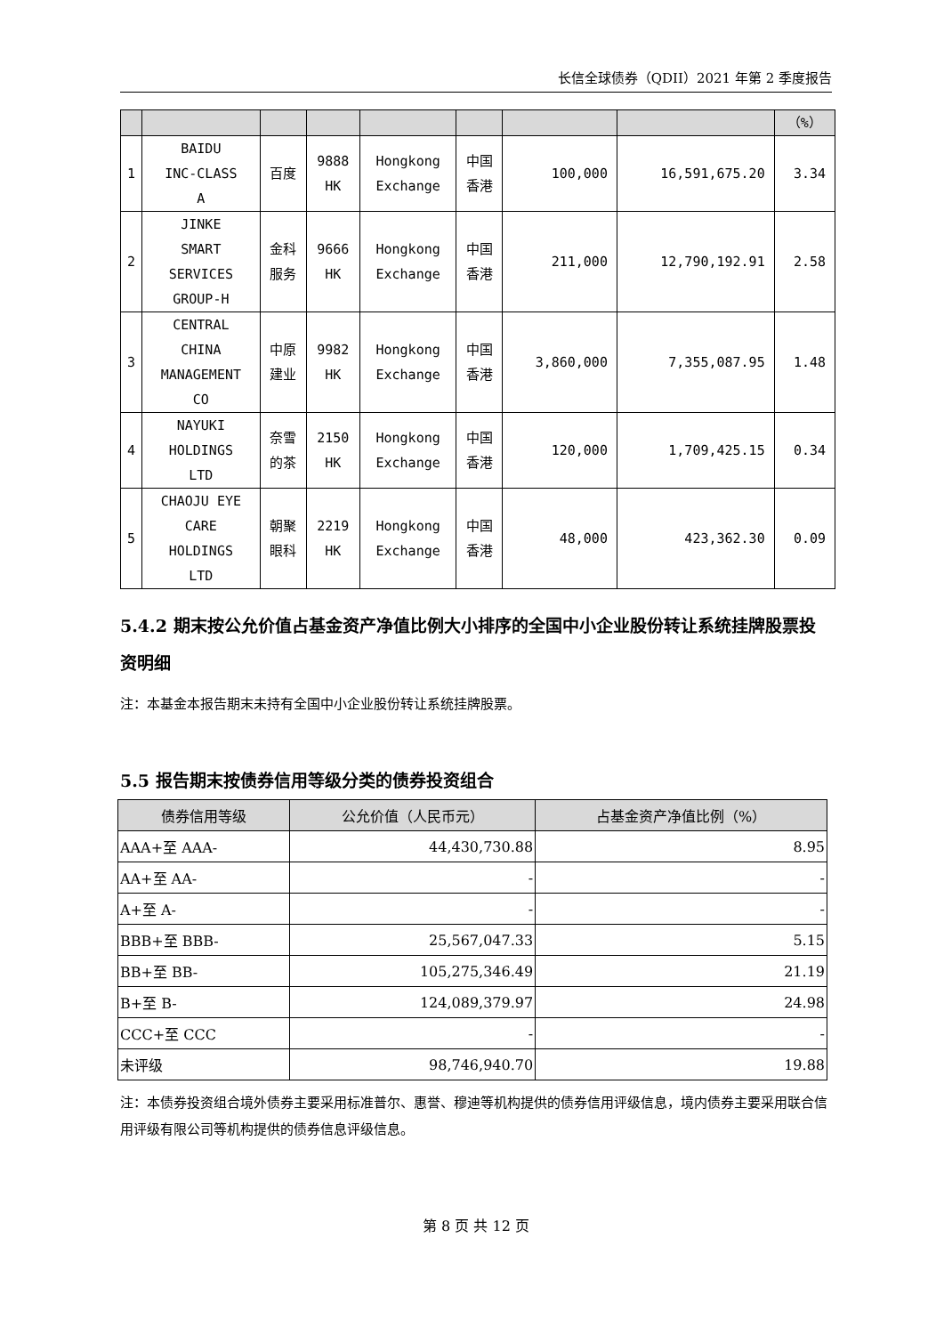长信全球债券（QDII）2021 年第 2 季度报告
| | | | | | | | | （%） |
| 1 | BAIDU INC-CLASS A | 百度 | 9888 HK | Hongkong Exchange | 中国 香港 | 100,000 | 16,591,675.20 | 3.34 |
| 2 | JINKE SMART SERVICES GROUP-H | 金科 服务 | 9666 HK | Hongkong Exchange | 中国 香港 | 211,000 | 12,790,192.91 | 2.58 |
| 3 | CENTRAL CHINA MANAGEMENT CO | 中原 建业 | 9982 HK | Hongkong Exchange | 中国 香港 | 3,860,000 | 7,355,087.95 | 1.48 |
| 4 | NAYUKI HOLDINGS LTD | 奈雪 的茶 | 2150 HK | Hongkong Exchange | 中国 香港 | 120,000 | 1,709,425.15 | 0.34 |
| 5 | CHAOJU EYE CARE HOLDINGS LTD | 朝聚 眼科 | 2219 HK | Hongkong Exchange | 中国 香港 | 48,000 | 423,362.30 | 0.09 |
5.4.2 期末按公允价值占基金资产净值比例大小排序的全国中小企业股份转让系统挂牌股票投资明细
注：本基金本报告期末未持有全国中小企业股份转让系统挂牌股票。
5.5 报告期末按债券信用等级分类的债券投资组合
| 债券信用等级 | 公允价值（人民币元） | 占基金资产净值比例（%） |
| --- | --- | --- |
| AAA+至 AAA- | 44,430,730.88 | 8.95 |
| AA+至 AA- | - | - |
| A+至 A- | - | - |
| BBB+至 BBB- | 25,567,047.33 | 5.15 |
| BB+至 BB- | 105,275,346.49 | 21.19 |
| B+至 B- | 124,089,379.97 | 24.98 |
| CCC+至 CCC | - | - |
| 未评级 | 98,746,940.70 | 19.88 |
注：本债券投资组合境外债券主要采用标准普尔、惠誉、穆迪等机构提供的债券信用评级信息，境内债券主要采用联合信用评级有限公司等机构提供的债券信息评级信息。
第 8 页 共 12 页